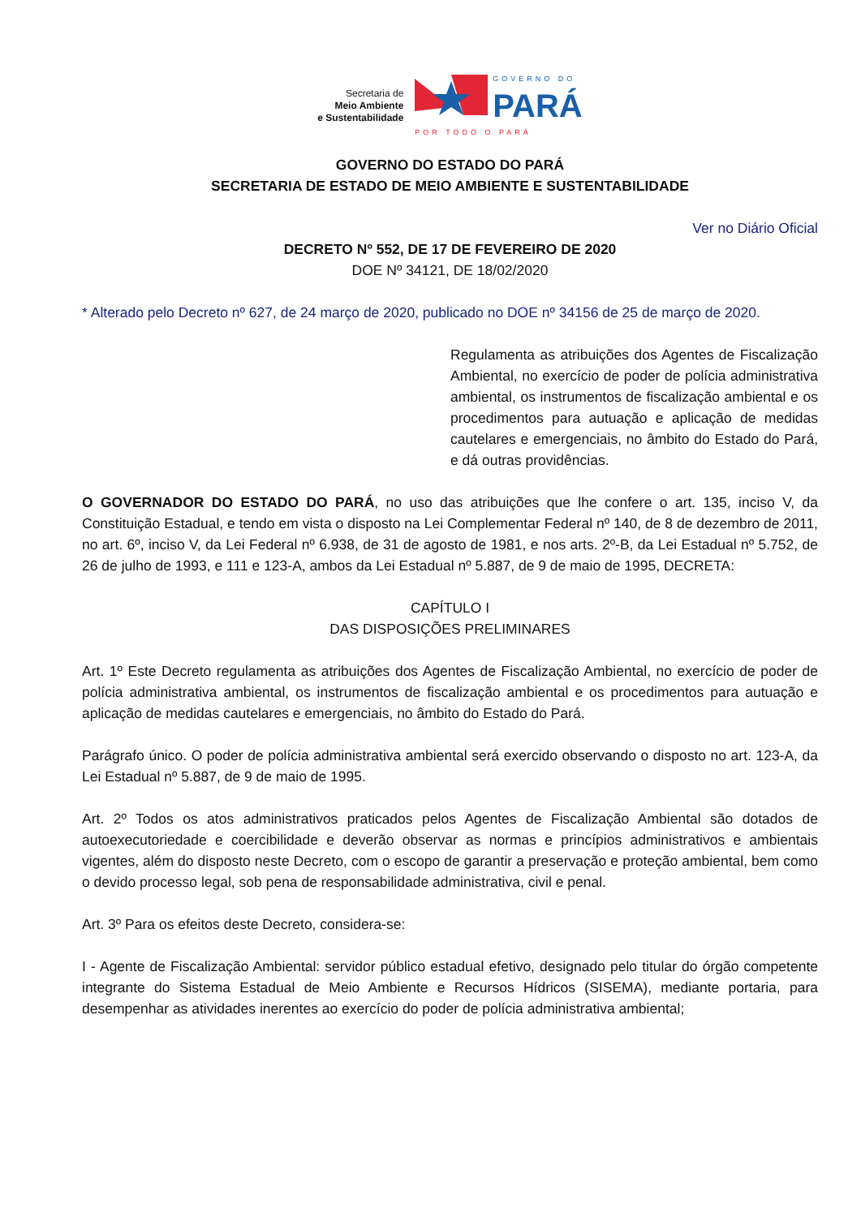Secretaria de
Meio Ambiente
e Sustentabilidade
GOVERNO DO
PARÁ
POR TODO O PARÁ
GOVERNO DO ESTADO DO PARÁ
SECRETARIA DE ESTADO DE MEIO AMBIENTE E SUSTENTABILIDADE
Ver no Diário Oficial
DECRETO Nº 552, DE 17 DE FEVEREIRO DE 2020
DOE Nº 34121, DE 18/02/2020
* Alterado pelo Decreto nº 627, de 24 março de 2020, publicado no DOE nº 34156 de 25 de março de 2020.
Regulamenta as atribuições dos Agentes de Fiscalização Ambiental, no exercício de poder de polícia administrativa ambiental, os instrumentos de fiscalização ambiental e os procedimentos para autuação e aplicação de medidas cautelares e emergenciais, no âmbito do Estado do Pará, e dá outras providências.
O GOVERNADOR DO ESTADO DO PARÁ, no uso das atribuições que lhe confere o art. 135, inciso V, da Constituição Estadual, e tendo em vista o disposto na Lei Complementar Federal nº 140, de 8 de dezembro de 2011, no art. 6º, inciso V, da Lei Federal nº 6.938, de 31 de agosto de 1981, e nos arts. 2º-B, da Lei Estadual nº 5.752, de 26 de julho de 1993, e 111 e 123-A, ambos da Lei Estadual nº 5.887, de 9 de maio de 1995, DECRETA:
CAPÍTULO I
DAS DISPOSIÇÕES PRELIMINARES
Art. 1º Este Decreto regulamenta as atribuições dos Agentes de Fiscalização Ambiental, no exercício de poder de polícia administrativa ambiental, os instrumentos de fiscalização ambiental e os procedimentos para autuação e aplicação de medidas cautelares e emergenciais, no âmbito do Estado do Pará.
Parágrafo único. O poder de polícia administrativa ambiental será exercido observando o disposto no art. 123-A, da Lei Estadual nº 5.887, de 9 de maio de 1995.
Art. 2º Todos os atos administrativos praticados pelos Agentes de Fiscalização Ambiental são dotados de autoexecutoriedade e coercibilidade e deverão observar as normas e princípios administrativos e ambientais vigentes, além do disposto neste Decreto, com o escopo de garantir a preservação e proteção ambiental, bem como o devido processo legal, sob pena de responsabilidade administrativa, civil e penal.
Art. 3º Para os efeitos deste Decreto, considera-se:
I - Agente de Fiscalização Ambiental: servidor público estadual efetivo, designado pelo titular do órgão competente integrante do Sistema Estadual de Meio Ambiente e Recursos Hídricos (SISEMA), mediante portaria, para desempenhar as atividades inerentes ao exercício do poder de polícia administrativa ambiental;